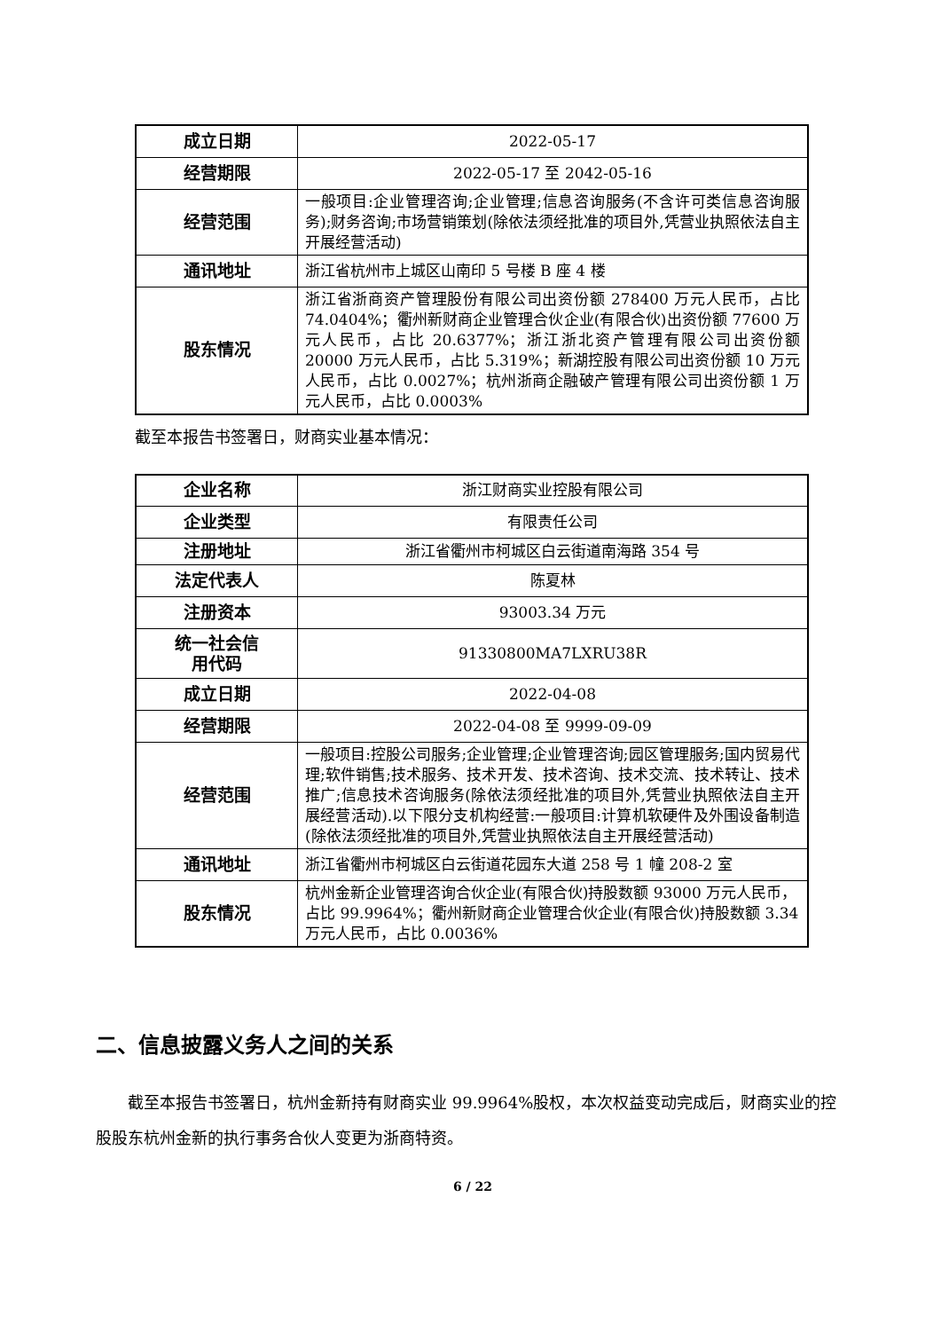| 成立日期 | 2022-05-17 |
| 经营期限 | 2022-05-17 至 2042-05-16 |
| 经营范围 | 一般项目:企业管理咨询;企业管理;信息咨询服务(不含许可类信息咨询服务);财务咨询;市场营销策划(除依法须经批准的项目外,凭营业执照依法自主开展经营活动) |
| 通讯地址 | 浙江省杭州市上城区山南印 5 号楼 B 座 4 楼 |
| 股东情况 | 浙江省浙商资产管理股份有限公司出资份额 278400 万元人民币，占比 74.0404%；衢州新财商企业管理合伙企业(有限合伙)出资份额 77600 万元人民币，占比 20.6377%；浙江浙北资产管理有限公司出资份额 20000 万元人民币，占比 5.319%；新湖控股有限公司出资份额 10 万元人民币，占比 0.0027%；杭州浙商企融破产管理有限公司出资份额 1 万元人民币，占比 0.0003% |
截至本报告书签署日，财商实业基本情况：
| 企业名称 | 浙江财商实业控股有限公司 |
| 企业类型 | 有限责任公司 |
| 注册地址 | 浙江省衢州市柯城区白云街道南海路 354 号 |
| 法定代表人 | 陈夏林 |
| 注册资本 | 93003.34 万元 |
| 统一社会信 用代码 | 91330800MA7LXRU38R |
| 成立日期 | 2022-04-08 |
| 经营期限 | 2022-04-08 至 9999-09-09 |
| 经营范围 | 一般项目:控股公司服务;企业管理;企业管理咨询;园区管理服务;国内贸易代理;软件销售;技术服务、技术开发、技术咨询、技术交流、技术转让、技术推广;信息技术咨询服务(除依法须经批准的项目外,凭营业执照依法自主开展经营活动).以下限分支机构经营:一般项目:计算机软硬件及外围设备制造(除依法须经批准的项目外,凭营业执照依法自主开展经营活动) |
| 通讯地址 | 浙江省衢州市柯城区白云街道花园东大道 258 号 1 幢 208-2 室 |
| 股东情况 | 杭州金新企业管理咨询合伙企业(有限合伙)持股数额 93000 万元人民币，占比 99.9964%；衢州新财商企业管理合伙企业(有限合伙)持股数额 3.34 万元人民币，占比 0.0036% |
二、信息披露义务人之间的关系
截至本报告书签署日，杭州金新持有财商实业 99.9964%股权，本次权益变动完成后，财商实业的控股股东杭州金新的执行事务合伙人变更为浙商特资。
6 / 22